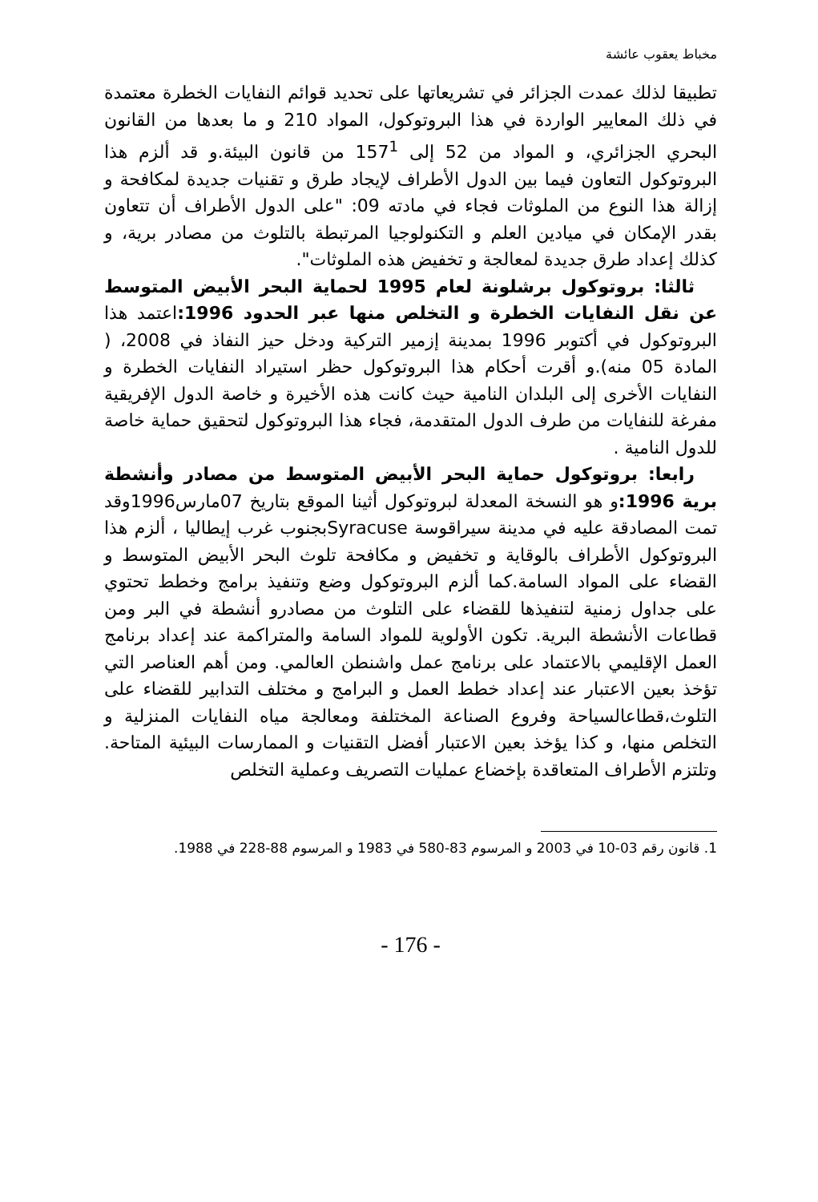مخباط يعقوب عائشة
تطبيقا لذلك عمدت الجزائر في تشريعاتها على تحديد قوائم النفايات الخطرة معتمدة في ذلك المعايير الواردة في هذا البروتوكول، المواد 210 و ما بعدها من القانون البحري الجزائري، و المواد من 52 إلى 157<sup>1</sup> من قانون البيئة.و قد ألزم هذا البروتوكول التعاون فيما بين الدول الأطراف لإيجاد طرق و تقنيات جديدة لمكافحة و إزالة هذا النوع من الملوثات فجاء في مادته 09: "على الدول الأطراف أن تتعاون بقدر الإمكان في ميادين العلم و التكنولوجيا المرتبطة بالتلوث من مصادر برية، و كذلك إعداد طرق جديدة لمعالجة و تخفيض هذه الملوثات".
ثالثا: بروتوكول برشلونة لعام 1995 لحماية البحر الأبيض المتوسط عن نقل النفايات الخطرة و التخلص منها عبر الحدود 1996: اعتمد هذا البروتوكول في أكتوبر 1996 بمدينة إزمير التركية ودخل حيز النفاذ في 2008، ( المادة 05 منه).و أقرت أحكام هذا البروتوكول حظر استيراد النفايات الخطرة و النفايات الأخرى إلى البلدان النامية حيث كانت هذه الأخيرة و خاصة الدول الإفريقية مفرغة للنفايات من طرف الدول المتقدمة، فجاء هذا البروتوكول لتحقيق حماية خاصة للدول النامية .
رابعا: بروتوكول حماية البحر الأبيض المتوسط من مصادر وأنشطة برية 1996: و هو النسخة المعدلة لبروتوكول أثينا الموقع بتاريخ 07مارس1996وقد تمت المصادقة عليه في مدينة سيراقوسة Syracuseبجنوب غرب إيطاليا ، ألزم هذا البروتوكول الأطراف بالوقاية و تخفيض و مكافحة تلوث البحر الأبيض المتوسط و القضاء على المواد السامة.كما ألزم البروتوكول وضع وتنفيذ برامج وخطط تحتوي على جداول زمنية لتنفيذها للقضاء على التلوث من مصادرو أنشطة في البر ومن قطاعات الأنشطة البرية. تكون الأولوية للمواد السامة والمتراكمة عند إعداد برنامج العمل الإقليمي بالاعتماد على برنامج عمل واشنطن العالمي. ومن أهم العناصر التي تؤخذ بعين الاعتبار عند إعداد خطط العمل و البرامج و مختلف التدابير للقضاء على التلوث،قطاعالسياحة وفروع الصناعة المختلفة ومعالجة مياه النفايات المنزلية و التخلص منها، و كذا يؤخذ بعين الاعتبار أفضل التقنيات و الممارسات البيئية المتاحة. وتلتزم الأطراف المتعاقدة بإخضاع عمليات التصريف وعملية التخلص
1. قانون رقم 03-10 في 2003 و المرسوم 83-580 في 1983 و المرسوم 88-228 في 1988.
- 176 -